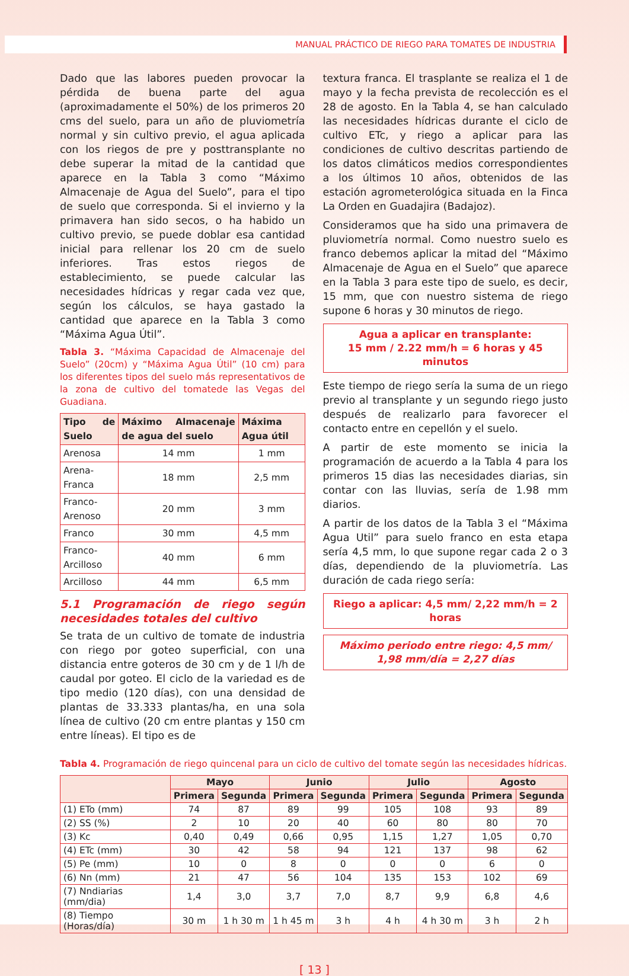MANUAL PRÁCTICO DE RIEGO PARA TOMATES DE INDUSTRIA
Dado que las labores pueden provocar la pérdida de buena parte del agua (aproximadamente el 50%) de los primeros 20 cms del suelo, para un año de pluviometría normal y sin cultivo previo, el agua aplicada con los riegos de pre y posttransplante no debe superar la mitad de la cantidad que aparece en la Tabla 3 como “Máximo Almacenaje de Agua del Suelo”, para el tipo de suelo que corresponda. Si el invierno y la primavera han sido secos, o ha habido un cultivo previo, se puede doblar esa cantidad inicial para rellenar los 20 cm de suelo inferiores. Tras estos riegos de establecimiento, se puede calcular las necesidades hídricas y regar cada vez que, según los cálculos, se haya gastado la cantidad que aparece en la Tabla 3 como “Máxima Agua Útil”.
Tabla 3. “Máxima Capacidad de Almacenaje del Suelo” (20cm) y “Máxima Agua Útil” (10 cm) para los diferentes tipos del suelo más representativos de la zona de cultivo del tomatede las Vegas del Guadiana.
| Tipo de Suelo | Máximo Almacenaje de agua del suelo | Máxima Agua útil |
| --- | --- | --- |
| Arenosa | 14 mm | 1 mm |
| Arena-Franca | 18 mm | 2,5 mm |
| Franco-Arenoso | 20 mm | 3 mm |
| Franco | 30 mm | 4,5 mm |
| Franco-Arcilloso | 40 mm | 6 mm |
| Arcilloso | 44 mm | 6,5 mm |
5.1 Programación de riego según necesidades totales del cultivo
Se trata de un cultivo de tomate de industria con riego por goteo superficial, con una distancia entre goteros de 30 cm y de 1 l/h de caudal por goteo. El ciclo de la variedad es de tipo medio (120 días), con una densidad de plantas de 33.333 plantas/ha, en una sola línea de cultivo (20 cm entre plantas y 150 cm entre líneas). El tipo es de
textura franca. El trasplante se realiza el 1 de mayo y la fecha prevista de recolección es el 28 de agosto. En la Tabla 4, se han calculado las necesidades hídricas durante el ciclo de cultivo ETc, y riego a aplicar para las condiciones de cultivo descritas partiendo de los datos climáticos medios correspondientes a los últimos 10 años, obtenidos de las estación agrometerológica situada en la Finca La Orden en Guadajira (Badajoz).
Consideramos que ha sido una primavera de pluviometría normal. Como nuestro suelo es franco debemos aplicar la mitad del “Máximo Almacenaje de Agua en el Suelo” que aparece en la Tabla 3 para este tipo de suelo, es decir, 15 mm, que con nuestro sistema de riego supone 6 horas y 30 minutos de riego.
Agua a aplicar en transplante:
15 mm / 2.22 mm/h = 6 horas y 45 minutos
Este tiempo de riego sería la suma de un riego previo al transplante y un segundo riego justo después de realizarlo para favorecer el contacto entre en cepellón y el suelo.
A partir de este momento se inicia la programación de acuerdo a la Tabla 4 para los primeros 15 dias las necesidades diarias, sin contar con las lluvias, sería de 1.98 mm diarios.
A partir de los datos de la Tabla 3 el “Máxima Agua Util” para suelo franco en esta etapa sería 4,5 mm, lo que supone regar cada 2 o 3 días, dependiendo de la pluviometría. Las duración de cada riego sería:
Riego a aplicar: 4,5 mm/ 2,22 mm/h = 2 horas
Máximo periodo entre riego: 4,5 mm/
1,98 mm/día = 2,27 días
Tabla 4. Programación de riego quincenal para un ciclo de cultivo del tomate según las necesidades hídricas.
| | Mayo | | Junio | | Julio | | Agosto | |
| --- | --- | --- | --- | --- | --- | --- | --- | --- |
| | Primera | Segunda | Primera | Segunda | Primera | Segunda | Primera | Segunda |
| (1) ETo (mm) | 74 | 87 | 89 | 99 | 105 | 108 | 93 | 89 |
| (2) SS (%) | 2 | 10 | 20 | 40 | 60 | 80 | 80 | 70 |
| (3) Kc | 0,40 | 0,49 | 0,66 | 0,95 | 1,15 | 1,27 | 1,05 | 0,70 |
| (4) ETc (mm) | 30 | 42 | 58 | 94 | 121 | 137 | 98 | 62 |
| (5) Pe (mm) | 10 | 0 | 8 | 0 | 0 | 0 | 6 | 0 |
| (6) Nn (mm) | 21 | 47 | 56 | 104 | 135 | 153 | 102 | 69 |
| (7) Nndiarias (mm/dia) | 1,4 | 3,0 | 3,7 | 7,0 | 8,7 | 9,9 | 6,8 | 4,6 |
| (8) Tiempo (Horas/día) | 30 m | 1 h 30 m | 1 h 45 m | 3 h | 4 h | 4 h 30 m | 3 h | 2 h |
[ 13 ]